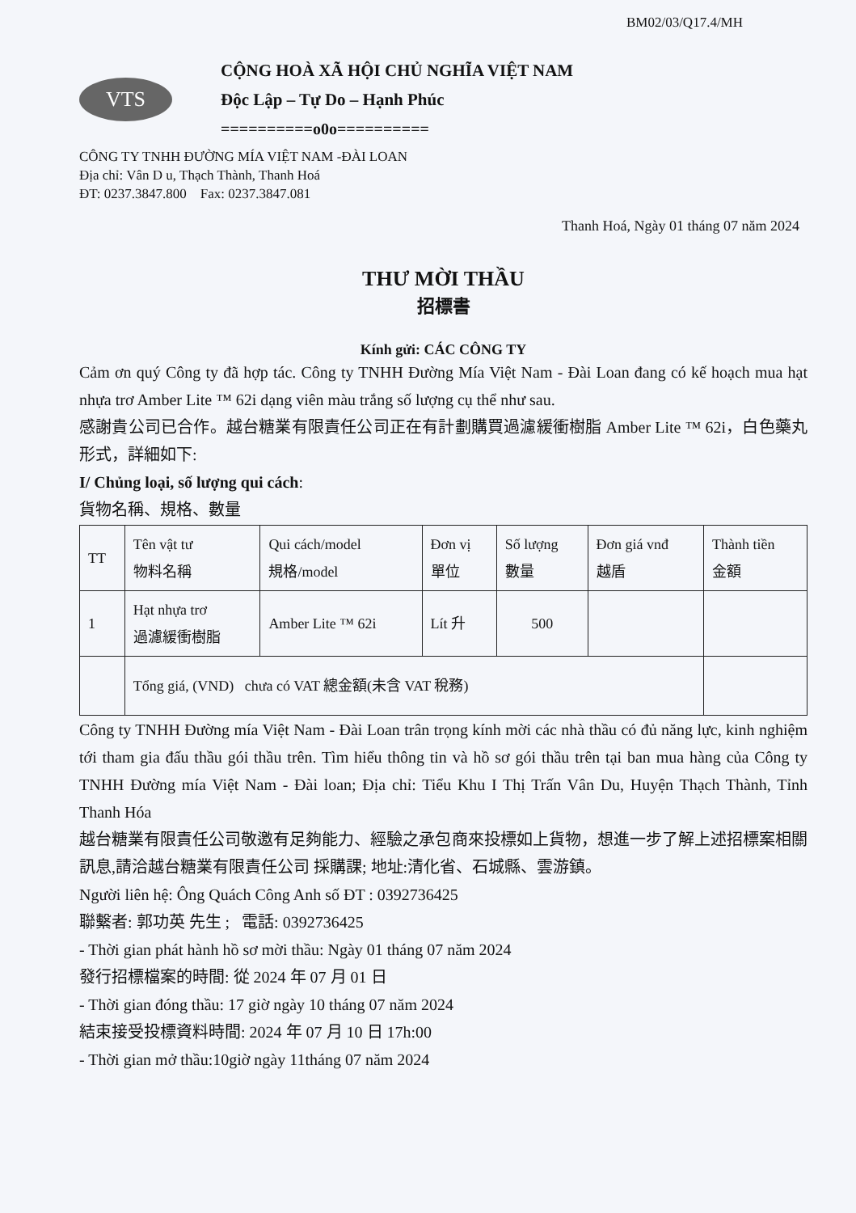BM02/03/Q17.4/MH
VTS
CỘNG HOÀ XÃ HỘI CHỦ NGHĨA VIỆT NAM
Độc Lập – Tự Do – Hạnh Phúc
==========o0o==========
CÔNG TY TNHH ĐƯỜNG MÍA VIỆT NAM -ĐÀI LOAN
Địa chỉ: Vân D u, Thạch Thành, Thanh Hoá
ĐT: 0237.3847.800 Fax: 0237.3847.081
Thanh Hoá, Ngày 01 tháng 07 năm 2024
THƯ MỜI THẦU
招標書
Kính gửi: CÁC CÔNG TY
Cảm ơn quý Công ty đã hợp tác. Công ty TNHH Đường Mía Việt Nam - Đài Loan đang có kế hoạch mua hạt nhựa trơ Amber Lite ™ 62i dạng viên màu trắng số lượng cụ thể như sau.
感謝貴公司已合作。越台糖業有限責任公司正在有計劃購買過濾緩衝樹脂 Amber Lite ™ 62i，白色藥丸形式，詳細如下:
I/ Chủng loại, số lượng qui cách:
貨物名稱、規格、數量
| TT | Tên vật tư 物料名稱 | Qui cách/model 規格/model | Đơn vị 單位 | Số lượng 數量 | Đơn giá vnđ 越盾 | Thành tiền 金額 |
| 1 | Hạt nhựa trơ 過濾緩衝樹脂 | Amber Lite ™ 62i | Lít 升 | 500 | | |
| | Tổng giá, (VND) chưa có VAT 總金額(未含 VAT 稅務) | | | | | |
Công ty TNHH Đường mía Việt Nam - Đài Loan trân trọng kính mời các nhà thầu có đủ năng lực, kinh nghiệm tới tham gia đấu thầu gói thầu trên. Tìm hiểu thông tin và hồ sơ gói thầu trên tại ban mua hàng của Công ty TNHH Đường mía Việt Nam - Đài loan; Địa chỉ: Tiểu Khu I Thị Trấn Vân Du, Huyện Thạch Thành, Tỉnh Thanh Hóa
越台糖業有限責任公司敬邀有足夠能力、經驗之承包商來投標如上貨物，想進一步了解上述招標案相關訊息,請洽越台糖業有限責任公司 採購課; 地址:清化省、石城縣、雲游鎮。
Người liên hệ: Ông Quách Công Anh số ĐT : 0392736425
聯繫者: 郭功英 先生 ; 電話: 0392736425
- Thời gian phát hành hồ sơ mời thầu: Ngày 01 tháng 07 năm 2024
發行招標檔案的時間: 從 2024 年 07 月 01 日
- Thời gian đóng thầu: 17 giờ ngày 10 tháng 07 năm 2024
結束接受投標資料時間: 2024 年 07 月 10 日 17h:00
- Thời gian mở thầu:10giờ ngày 11tháng 07 năm 2024